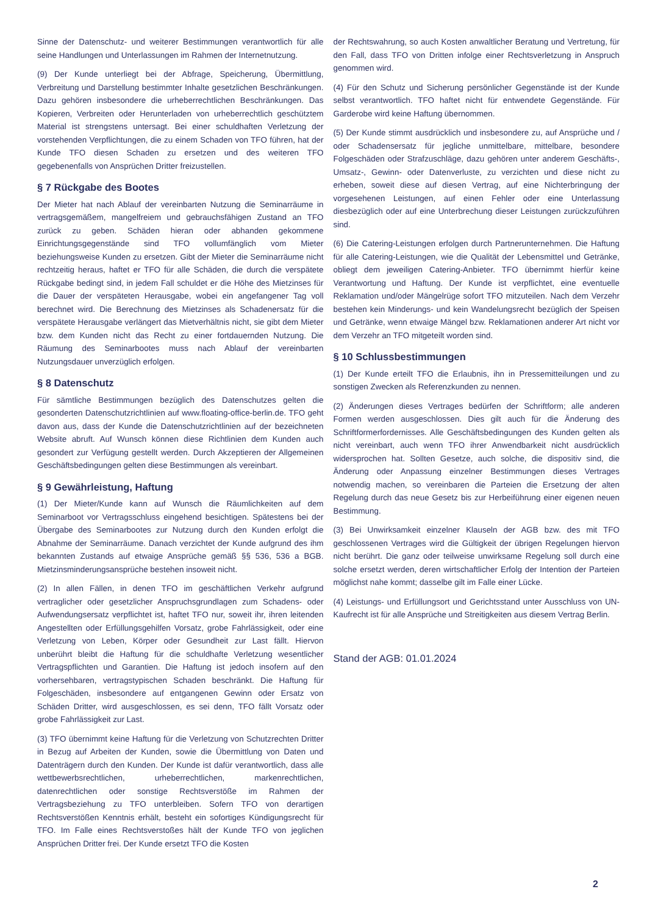Sinne der Datenschutz- und weiterer Bestimmungen verantwortlich für alle seine Handlungen und Unterlassungen im Rahmen der Internetnutzung.
(9) Der Kunde unterliegt bei der Abfrage, Speicherung, Übermittlung, Verbreitung und Darstellung bestimmter Inhalte gesetzlichen Beschränkungen. Dazu gehören insbesondere die urheberrechtlichen Beschränkungen. Das Kopieren, Verbreiten oder Herunterladen von urheberrechtlich geschütztem Material ist strengstens untersagt. Bei einer schuldhaften Verletzung der vorstehenden Verpflichtungen, die zu einem Schaden von TFO führen, hat der Kunde TFO diesen Schaden zu ersetzen und des weiteren TFO gegebenenfalls von Ansprüchen Dritter freizustellen.
§ 7 Rückgabe des Bootes
Der Mieter hat nach Ablauf der vereinbarten Nutzung die Seminarräume in vertragsgemäßem, mangelfreiem und gebrauchsfähigen Zustand an TFO zurück zu geben. Schäden hieran oder abhanden gekommene Einrichtungsgegenstände sind TFO vollumfänglich vom Mieter beziehungsweise Kunden zu ersetzen. Gibt der Mieter die Seminarräume nicht rechtzeitig heraus, haftet er TFO für alle Schäden, die durch die verspätete Rückgabe bedingt sind, in jedem Fall schuldet er die Höhe des Mietzinses für die Dauer der verspäteten Herausgabe, wobei ein angefangener Tag voll berechnet wird. Die Berechnung des Mietzinses als Schadenersatz für die verspätete Herausgabe verlängert das Mietverhältnis nicht, sie gibt dem Mieter bzw. dem Kunden nicht das Recht zu einer fortdauernden Nutzung. Die Räumung des Seminarbootes muss nach Ablauf der vereinbarten Nutzungsdauer unverzüglich erfolgen.
§ 8 Datenschutz
Für sämtliche Bestimmungen bezüglich des Datenschutzes gelten die gesonderten Datenschutzrichtlinien auf www.floating-office-berlin.de. TFO geht davon aus, dass der Kunde die Datenschutzrichtlinien auf der bezeichneten Website abruft. Auf Wunsch können diese Richtlinien dem Kunden auch gesondert zur Verfügung gestellt werden. Durch Akzeptieren der Allgemeinen Geschäftsbedingungen gelten diese Bestimmungen als vereinbart.
§ 9 Gewährleistung, Haftung
(1) Der Mieter/Kunde kann auf Wunsch die Räumlichkeiten auf dem Seminarboot vor Vertragsschluss eingehend besichtigen. Spätestens bei der Übergabe des Seminarbootes zur Nutzung durch den Kunden erfolgt die Abnahme der Seminarräume. Danach verzichtet der Kunde aufgrund des ihm bekannten Zustands auf etwaige Ansprüche gemäß §§ 536, 536 a BGB. Mietzinsminderungsansprüche bestehen insoweit nicht.
(2) In allen Fällen, in denen TFO im geschäftlichen Verkehr aufgrund vertraglicher oder gesetzlicher Anspruchsgrundlagen zum Schadens- oder Aufwendungsersatz verpflichtet ist, haftet TFO nur, soweit ihr, ihren leitenden Angestellten oder Erfüllungsgehilfen Vorsatz, grobe Fahrlässigkeit, oder eine Verletzung von Leben, Körper oder Gesundheit zur Last fällt. Hiervon unberührt bleibt die Haftung für die schuldhafte Verletzung wesentlicher Vertragspflichten und Garantien. Die Haftung ist jedoch insofern auf den vorhersehbaren, vertragstypischen Schaden beschränkt. Die Haftung für Folgeschäden, insbesondere auf entgangenen Gewinn oder Ersatz von Schäden Dritter, wird ausgeschlossen, es sei denn, TFO fällt Vorsatz oder grobe Fahrlässigkeit zur Last.
(3) TFO übernimmt keine Haftung für die Verletzung von Schutzrechten Dritter in Bezug auf Arbeiten der Kunden, sowie die Übermittlung von Daten und Datenträgern durch den Kunden. Der Kunde ist dafür verantwortlich, dass alle wettbewerbsrechtlichen, urheberrechtlichen, markenrechtlichen, datenrechtlichen oder sonstige Rechtsverstöße im Rahmen der Vertragsbeziehung zu TFO unterbleiben. Sofern TFO von derartigen Rechtsverstößen Kenntnis erhält, besteht ein sofortiges Kündigungsrecht für TFO. Im Falle eines Rechtsverstoßes hält der Kunde TFO von jeglichen Ansprüchen Dritter frei. Der Kunde ersetzt TFO die Kosten
der Rechtswahrung, so auch Kosten anwaltlicher Beratung und Vertretung, für den Fall, dass TFO von Dritten infolge einer Rechtsverletzung in Anspruch genommen wird.
(4) Für den Schutz und Sicherung persönlicher Gegenstände ist der Kunde selbst verantwortlich. TFO haftet nicht für entwendete Gegenstände. Für Garderobe wird keine Haftung übernommen.
(5) Der Kunde stimmt ausdrücklich und insbesondere zu, auf Ansprüche und / oder Schadensersatz für jegliche unmittelbare, mittelbare, besondere Folgeschäden oder Strafzuschläge, dazu gehören unter anderem Geschäfts-, Umsatz-, Gewinn- oder Datenverluste, zu verzichten und diese nicht zu erheben, soweit diese auf diesen Vertrag, auf eine Nichterbringung der vorgesehenen Leistungen, auf einen Fehler oder eine Unterlassung diesbezüglich oder auf eine Unterbrechung dieser Leistungen zurückzuführen sind.
(6) Die Catering-Leistungen erfolgen durch Partnerunternehmen. Die Haftung für alle Catering-Leistungen, wie die Qualität der Lebensmittel und Getränke, obliegt dem jeweiligen Catering-Anbieter. TFO übernimmt hierfür keine Verantwortung und Haftung. Der Kunde ist verpflichtet, eine eventuelle Reklamation und/oder Mängelrüge sofort TFO mitzuteilen. Nach dem Verzehr bestehen kein Minderungs- und kein Wandelungsrecht bezüglich der Speisen und Getränke, wenn etwaige Mängel bzw. Reklamationen anderer Art nicht vor dem Verzehr an TFO mitgeteilt worden sind.
§ 10 Schlussbestimmungen
(1) Der Kunde erteilt TFO die Erlaubnis, ihn in Pressemitteilungen und zu sonstigen Zwecken als Referenzkunden zu nennen.
(2) Änderungen dieses Vertrages bedürfen der Schriftform; alle anderen Formen werden ausgeschlossen. Dies gilt auch für die Änderung des Schriftformerfordernisses. Alle Geschäftsbedingungen des Kunden gelten als nicht vereinbart, auch wenn TFO ihrer Anwendbarkeit nicht ausdrücklich widersprochen hat. Sollten Gesetze, auch solche, die dispositiv sind, die Änderung oder Anpassung einzelner Bestimmungen dieses Vertrages notwendig machen, so vereinbaren die Parteien die Ersetzung der alten Regelung durch das neue Gesetz bis zur Herbeiführung einer eigenen neuen Bestimmung.
(3) Bei Unwirksamkeit einzelner Klauseln der AGB bzw. des mit TFO geschlossenen Vertrages wird die Gültigkeit der übrigen Regelungen hiervon nicht berührt. Die ganz oder teilweise unwirksame Regelung soll durch eine solche ersetzt werden, deren wirtschaftlicher Erfolg der Intention der Parteien möglichst nahe kommt; dasselbe gilt im Falle einer Lücke.
(4) Leistungs- und Erfüllungsort und Gerichtsstand unter Ausschluss von UN-Kaufrecht ist für alle Ansprüche und Streitigkeiten aus diesem Vertrag Berlin.
Stand der AGB: 01.01.2024
2